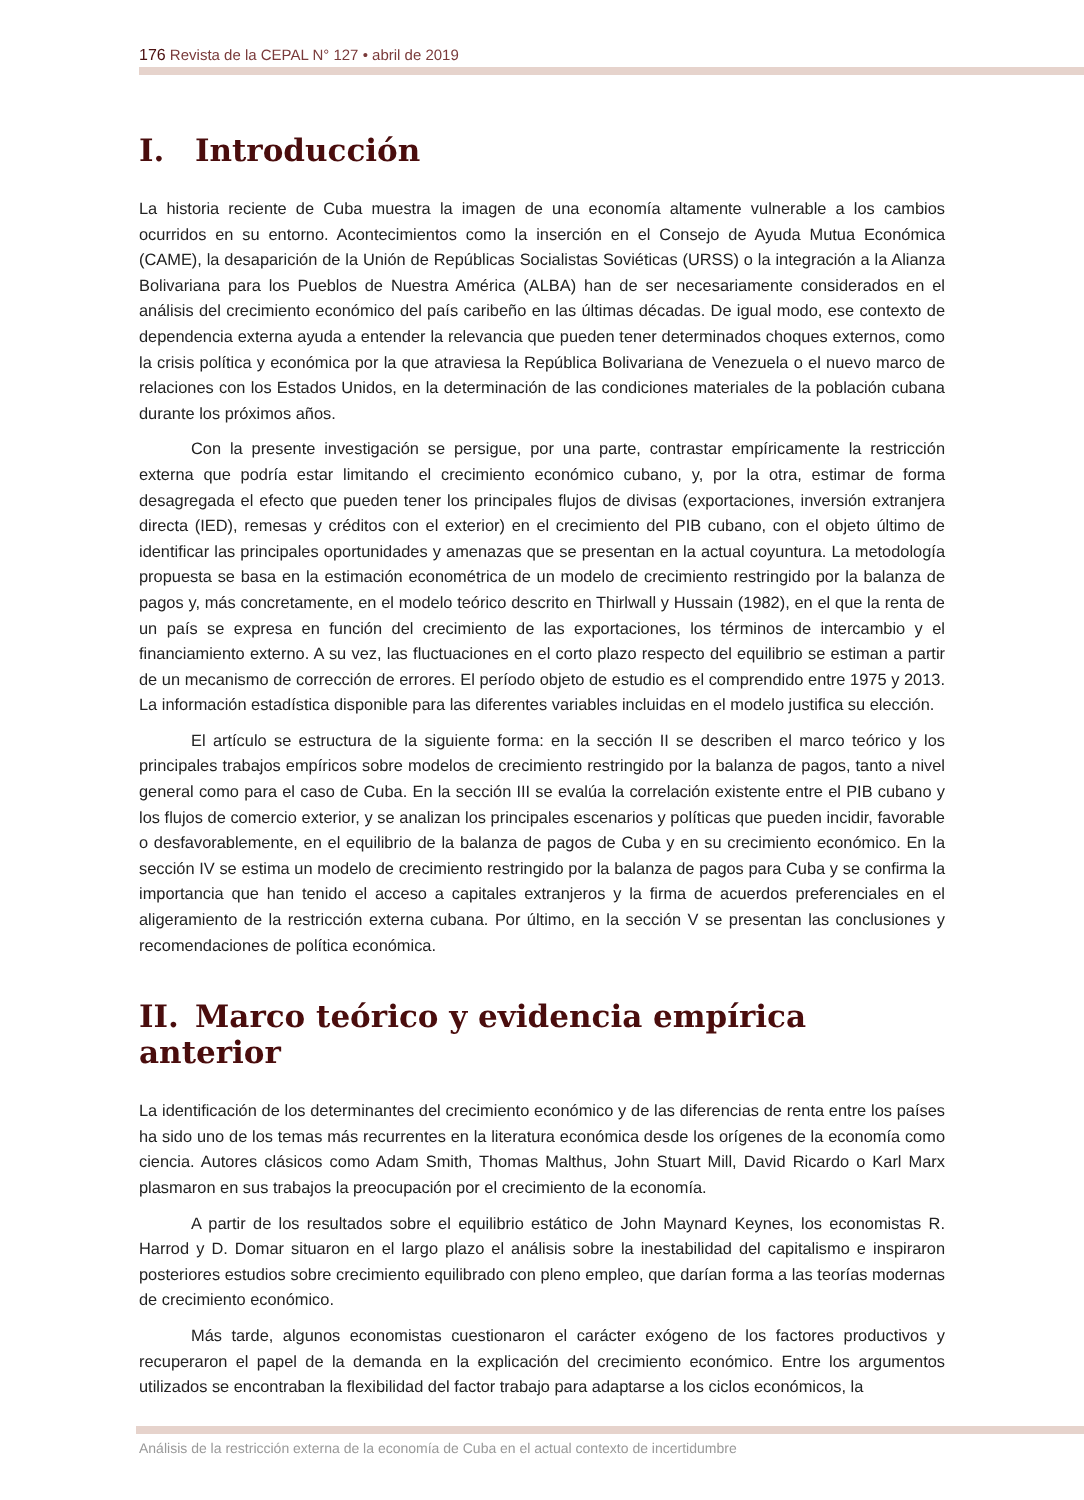176 Revista de la CEPAL N° 127 • abril de 2019
I. Introducción
La historia reciente de Cuba muestra la imagen de una economía altamente vulnerable a los cambios ocurridos en su entorno. Acontecimientos como la inserción en el Consejo de Ayuda Mutua Económica (CAME), la desaparición de la Unión de Repúblicas Socialistas Soviéticas (URSS) o la integración a la Alianza Bolivariana para los Pueblos de Nuestra América (ALBA) han de ser necesariamente considerados en el análisis del crecimiento económico del país caribeño en las últimas décadas. De igual modo, ese contexto de dependencia externa ayuda a entender la relevancia que pueden tener determinados choques externos, como la crisis política y económica por la que atraviesa la República Bolivariana de Venezuela o el nuevo marco de relaciones con los Estados Unidos, en la determinación de las condiciones materiales de la población cubana durante los próximos años.
Con la presente investigación se persigue, por una parte, contrastar empíricamente la restricción externa que podría estar limitando el crecimiento económico cubano, y, por la otra, estimar de forma desagregada el efecto que pueden tener los principales flujos de divisas (exportaciones, inversión extranjera directa (IED), remesas y créditos con el exterior) en el crecimiento del PIB cubano, con el objeto último de identificar las principales oportunidades y amenazas que se presentan en la actual coyuntura. La metodología propuesta se basa en la estimación econométrica de un modelo de crecimiento restringido por la balanza de pagos y, más concretamente, en el modelo teórico descrito en Thirlwall y Hussain (1982), en el que la renta de un país se expresa en función del crecimiento de las exportaciones, los términos de intercambio y el financiamiento externo. A su vez, las fluctuaciones en el corto plazo respecto del equilibrio se estiman a partir de un mecanismo de corrección de errores. El período objeto de estudio es el comprendido entre 1975 y 2013. La información estadística disponible para las diferentes variables incluidas en el modelo justifica su elección.
El artículo se estructura de la siguiente forma: en la sección II se describen el marco teórico y los principales trabajos empíricos sobre modelos de crecimiento restringido por la balanza de pagos, tanto a nivel general como para el caso de Cuba. En la sección III se evalúa la correlación existente entre el PIB cubano y los flujos de comercio exterior, y se analizan los principales escenarios y políticas que pueden incidir, favorable o desfavorablemente, en el equilibrio de la balanza de pagos de Cuba y en su crecimiento económico. En la sección IV se estima un modelo de crecimiento restringido por la balanza de pagos para Cuba y se confirma la importancia que han tenido el acceso a capitales extranjeros y la firma de acuerdos preferenciales en el aligeramiento de la restricción externa cubana. Por último, en la sección V se presentan las conclusiones y recomendaciones de política económica.
II. Marco teórico y evidencia empírica anterior
La identificación de los determinantes del crecimiento económico y de las diferencias de renta entre los países ha sido uno de los temas más recurrentes en la literatura económica desde los orígenes de la economía como ciencia. Autores clásicos como Adam Smith, Thomas Malthus, John Stuart Mill, David Ricardo o Karl Marx plasmaron en sus trabajos la preocupación por el crecimiento de la economía.
A partir de los resultados sobre el equilibrio estático de John Maynard Keynes, los economistas R. Harrod y D. Domar situaron en el largo plazo el análisis sobre la inestabilidad del capitalismo e inspiraron posteriores estudios sobre crecimiento equilibrado con pleno empleo, que darían forma a las teorías modernas de crecimiento económico.
Más tarde, algunos economistas cuestionaron el carácter exógeno de los factores productivos y recuperaron el papel de la demanda en la explicación del crecimiento económico. Entre los argumentos utilizados se encontraban la flexibilidad del factor trabajo para adaptarse a los ciclos económicos, la
Análisis de la restricción externa de la economía de Cuba en el actual contexto de incertidumbre